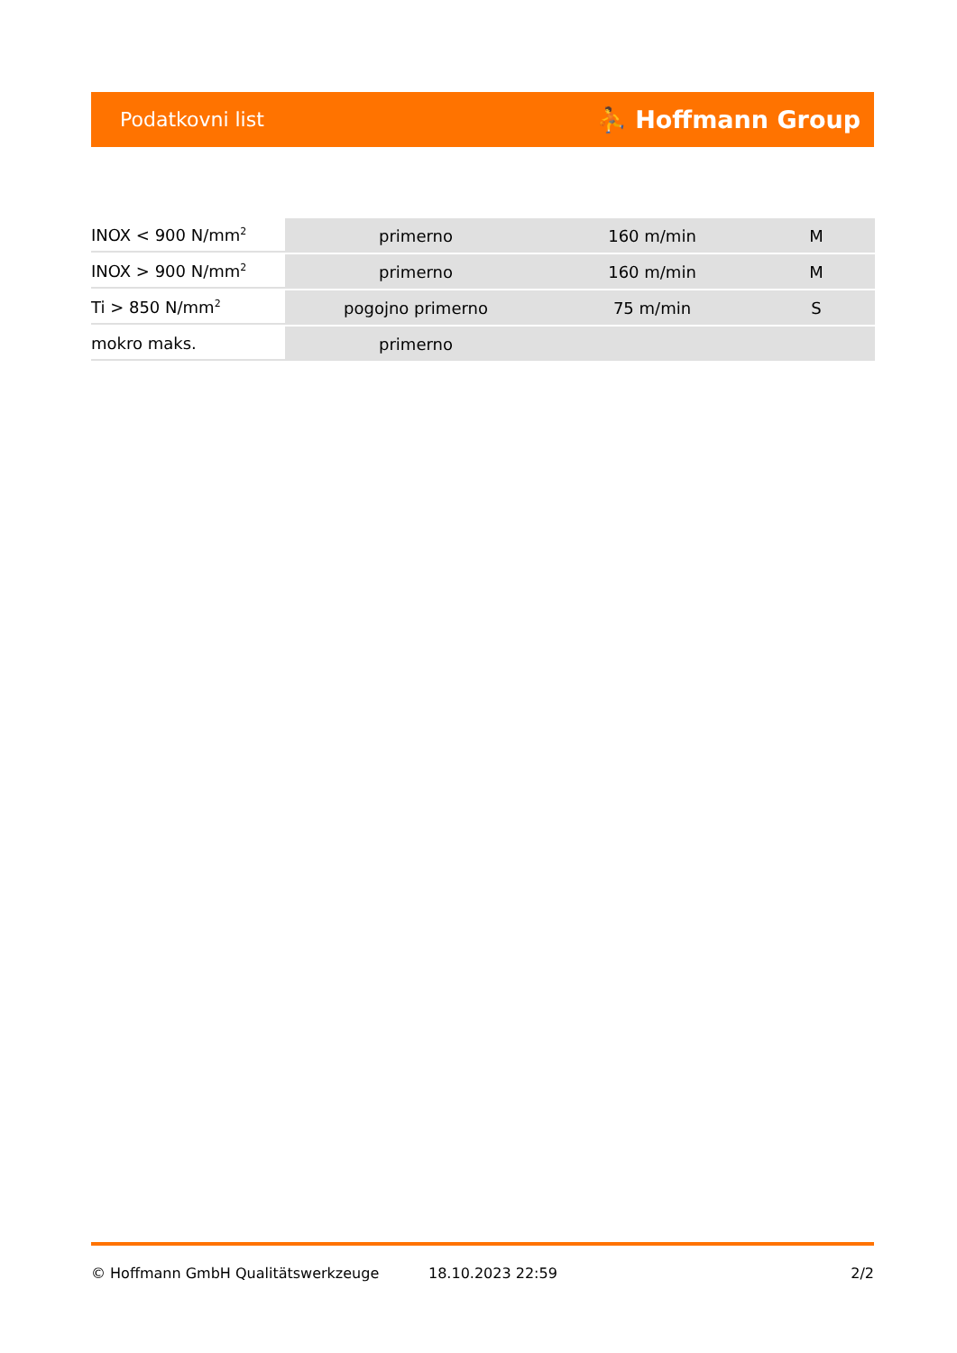Podatkovni list ⛹ Hoffmann Group
| INOX < 900 N/mm<sup>2</sup> | primerno | 160 m/min | M |
| INOX > 900 N/mm<sup>2</sup> | primerno | 160 m/min | M |
| Ti > 850 N/mm<sup>2</sup> | pogojno primerno | 75 m/min | S |
| mokro maks. | primerno | | |
© Hoffmann GmbH Qualitätswerkzeuge 18.10.2023 22:59 2/2